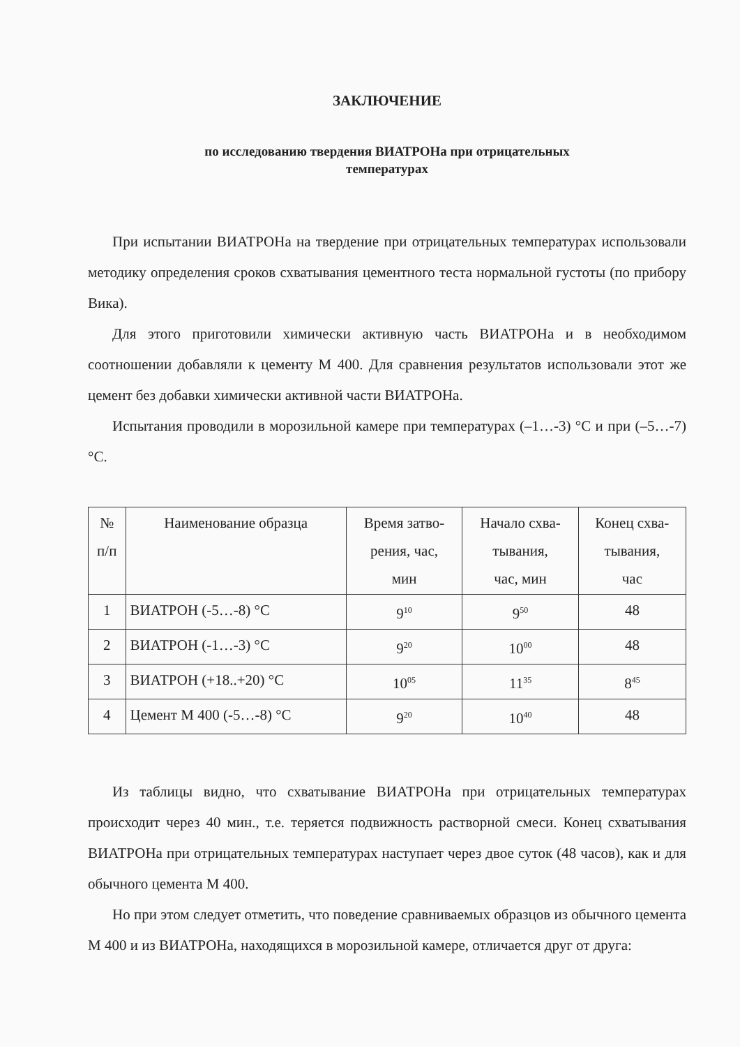ЗАКЛЮЧЕНИЕ
по исследованию твердения ВИАТРОНа при отрицательных
температурах
При испытании ВИАТРОНа на твердение при отрицательных температурах использовали методику определения сроков схватывания цементного теста нормальной густоты (по прибору Вика).
Для этого приготовили химически активную часть ВИАТРОНа и в необходимом соотношении добавляли к цементу М 400. Для сравнения результатов использовали этот же цемент без добавки химически активной части ВИАТРОНа.
Испытания проводили в морозильной камере при температурах (–1…-3) °С и при (–5…-7) °С.
| № п/п | Наименование образца | Время затво- рения, час, мин | Начало схва- тывания, час, мин | Конец схва- тывания, час |
| --- | --- | --- | --- | --- |
| 1 | ВИАТРОН (-5…-8) °С | 9<sup>10</sup> | 9<sup>50</sup> | 48 |
| 2 | ВИАТРОН (-1…-3) °С | 9<sup>20</sup> | 10<sup>00</sup> | 48 |
| 3 | ВИАТРОН (+18..+20) °С | 10<sup>05</sup> | 11<sup>35</sup> | 8<sup>45</sup> |
| 4 | Цемент М 400 (-5…-8) °С | 9<sup>20</sup> | 10<sup>40</sup> | 48 |
Из таблицы видно, что схватывание ВИАТРОНа при отрицательных температурах происходит через 40 мин., т.е. теряется подвижность растворной смеси. Конец схватывания ВИАТРОНа при отрицательных температурах наступает через двое суток (48 часов), как и для обычного цемента М 400.
Но при этом следует отметить, что поведение сравниваемых образцов из обычного цемента М 400 и из ВИАТРОНа, находящихся в морозильной камере, отличается друг от друга: